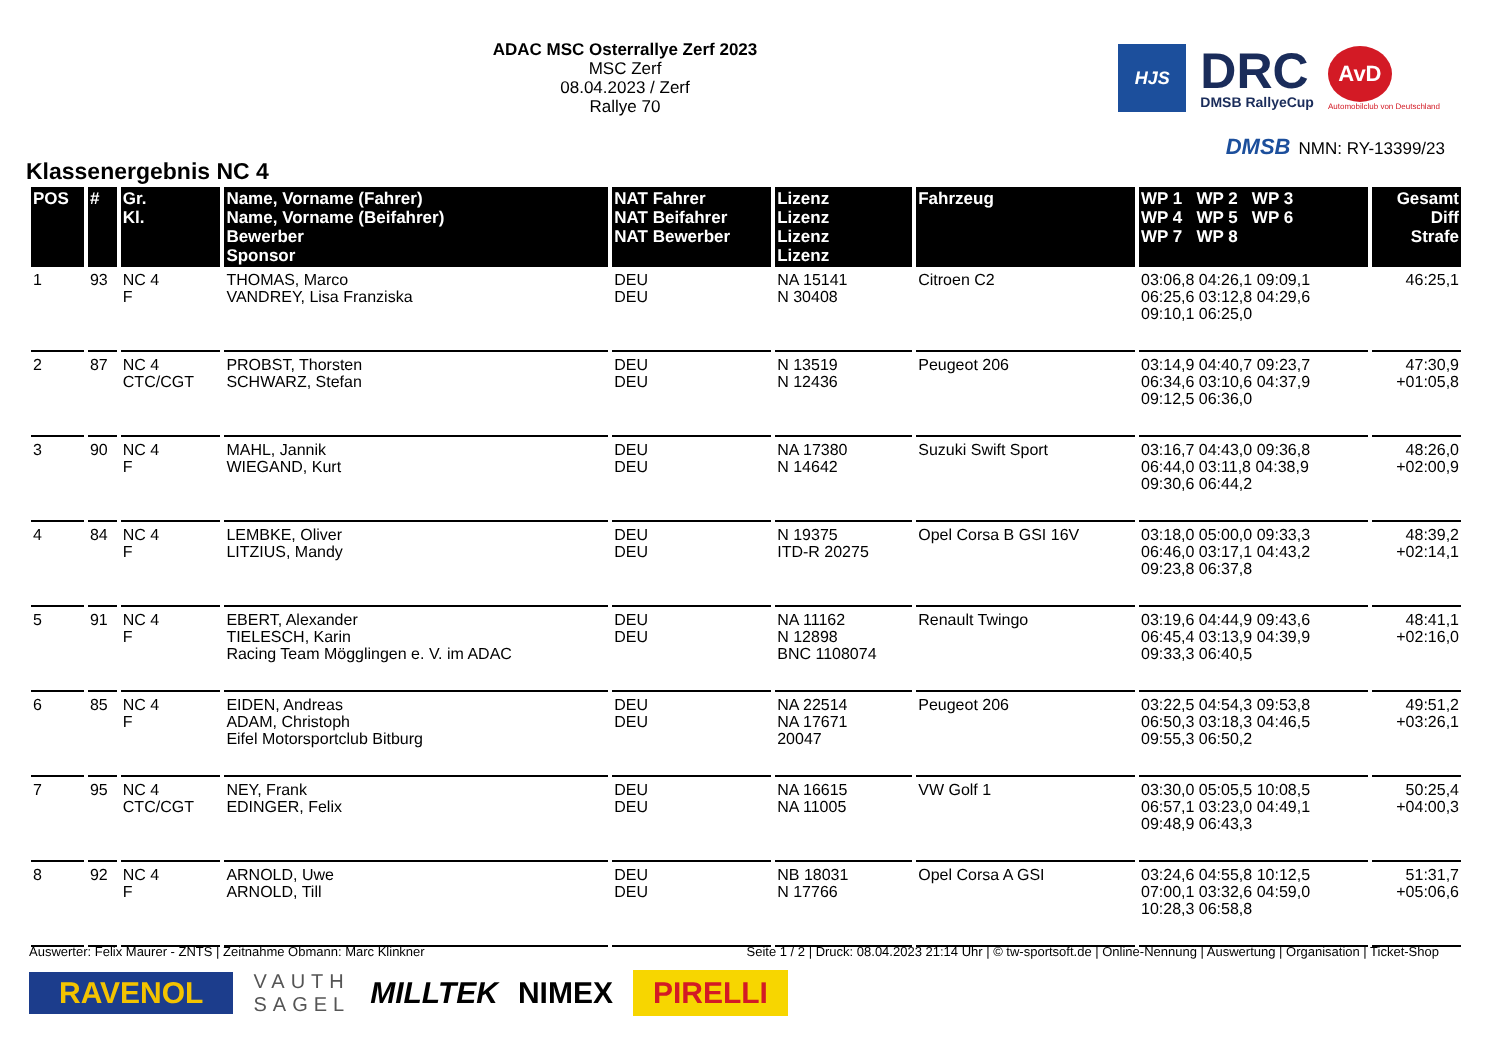ADAC MSC Osterrallye Zerf 2023
MSC Zerf
08.04.2023 / Zerf
Rallye 70
HJS
DRC
DMSB RallyeCup
AvD
Automobilclub von Deutschland
DMSB NMN: RY-13399/23
Klassenergebnis NC 4
| POS | # | Gr. Kl. | Name, Vorname (Fahrer) Name, Vorname (Beifahrer) Bewerber Sponsor | NAT Fahrer NAT Beifahrer NAT Bewerber | Lizenz Lizenz Lizenz Lizenz | Fahrzeug | WP 1 WP 2 WP 3 WP 4 WP 5 WP 6 WP 7 WP 8 | Gesamt Diff Strafe |
| --- | --- | --- | --- | --- | --- | --- | --- | --- |
| 1 | 93 | NC 4 F | THOMAS, Marco VANDREY, Lisa Franziska | DEU DEU | NA 15141 N 30408 | Citroen C2 | 03:06,8 04:26,1 09:09,1 06:25,6 03:12,8 04:29,6 09:10,1 06:25,0 | 46:25,1 |
| 2 | 87 | NC 4 CTC/CGT | PROBST, Thorsten SCHWARZ, Stefan | DEU DEU | N 13519 N 12436 | Peugeot 206 | 03:14,9 04:40,7 09:23,7 06:34,6 03:10,6 04:37,9 09:12,5 06:36,0 | 47:30,9 +01:05,8 |
| 3 | 90 | NC 4 F | MAHL, Jannik WIEGAND, Kurt | DEU DEU | NA 17380 N 14642 | Suzuki Swift Sport | 03:16,7 04:43,0 09:36,8 06:44,0 03:11,8 04:38,9 09:30,6 06:44,2 | 48:26,0 +02:00,9 |
| 4 | 84 | NC 4 F | LEMBKE, Oliver LITZIUS, Mandy | DEU DEU | N 19375 ITD-R 20275 | Opel Corsa B GSI 16V | 03:18,0 05:00,0 09:33,3 06:46,0 03:17,1 04:43,2 09:23,8 06:37,8 | 48:39,2 +02:14,1 |
| 5 | 91 | NC 4 F | EBERT, Alexander TIELESCH, Karin Racing Team Mögglingen e. V. im ADAC | DEU DEU | NA 11162 N 12898 BNC 1108074 | Renault Twingo | 03:19,6 04:44,9 09:43,6 06:45,4 03:13,9 04:39,9 09:33,3 06:40,5 | 48:41,1 +02:16,0 |
| 6 | 85 | NC 4 F | EIDEN, Andreas ADAM, Christoph Eifel Motorsportclub Bitburg | DEU DEU | NA 22514 NA 17671 20047 | Peugeot 206 | 03:22,5 04:54,3 09:53,8 06:50,3 03:18,3 04:46,5 09:55,3 06:50,2 | 49:51,2 +03:26,1 |
| 7 | 95 | NC 4 CTC/CGT | NEY, Frank EDINGER, Felix | DEU DEU | NA 16615 NA 11005 | VW Golf 1 | 03:30,0 05:05,5 10:08,5 06:57,1 03:23,0 04:49,1 09:48,9 06:43,3 | 50:25,4 +04:00,3 |
| 8 | 92 | NC 4 F | ARNOLD, Uwe ARNOLD, Till | DEU DEU | NB 18031 N 17766 | Opel Corsa A GSI | 03:24,6 04:55,8 10:12,5 07:00,1 03:32,6 04:59,0 10:28,3 06:58,8 | 51:31,7 +05:06,6 |
Auswerter: Felix Maurer - ZNTS | Zeitnahme Obmann: Marc Klinkner Seite 1 / 2 | Druck: 08.04.2023 21:14 Uhr | © tw-sportsoft.de | Online-Nennung | Auswertung | Organisation | Ticket-Shop
RAVENOL VAUTH
SAGEL MILLTEK NIMEX PIRELLI